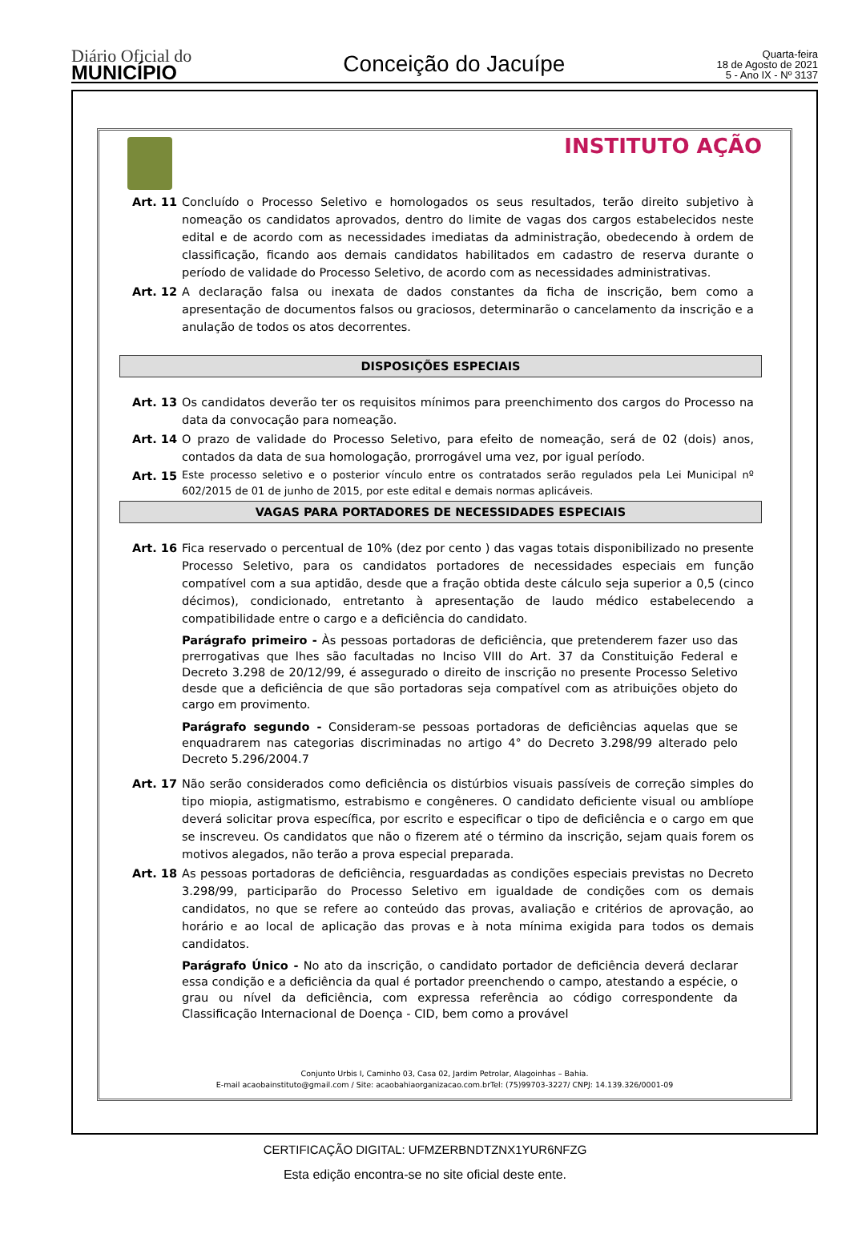Diário Oficial do
MUNICÍPIO
Conceição do Jacuípe
Quarta-feira
18 de Agosto de 2021
5 - Ano IX - Nº 3137
INSTITUTO AÇÃO
Art. 11 Concluído o Processo Seletivo e homologados os seus resultados, terão direito subjetivo à nomeação os candidatos aprovados, dentro do limite de vagas dos cargos estabelecidos neste edital e de acordo com as necessidades imediatas da administração, obedecendo à ordem de classificação, ficando aos demais candidatos habilitados em cadastro de reserva durante o período de validade do Processo Seletivo, de acordo com as necessidades administrativas.
Art. 12 A declaração falsa ou inexata de dados constantes da ficha de inscrição, bem como a apresentação de documentos falsos ou graciosos, determinarão o cancelamento da inscrição e a anulação de todos os atos decorrentes.
DISPOSIÇÕES ESPECIAIS
Art. 13 Os candidatos deverão ter os requisitos mínimos para preenchimento dos cargos do Processo na data da convocação para nomeação.
Art. 14 O prazo de validade do Processo Seletivo, para efeito de nomeação, será de 02 (dois) anos, contados da data de sua homologação, prorrogável uma vez, por igual período.
Art. 15
Este processo seletivo e o posterior vínculo entre os contratados serão regulados pela Lei Municipal nº 602/2015 de 01 de junho de 2015, por este edital e demais normas aplicáveis.
VAGAS PARA PORTADORES DE NECESSIDADES ESPECIAIS
Art. 16 Fica reservado o percentual de 10% (dez por cento ) das vagas totais disponibilizado no presente Processo Seletivo, para os candidatos portadores de necessidades especiais em função compatível com a sua aptidão, desde que a fração obtida deste cálculo seja superior a 0,5 (cinco décimos), condicionado, entretanto à apresentação de laudo médico estabelecendo a compatibilidade entre o cargo e a deficiência do candidato.
Parágrafo primeiro - Às pessoas portadoras de deficiência, que pretenderem fazer uso das prerrogativas que lhes são facultadas no Inciso VIII do Art. 37 da Constituição Federal e Decreto 3.298 de 20/12/99, é assegurado o direito de inscrição no presente Processo Seletivo desde que a deficiência de que são portadoras seja compatível com as atribuições objeto do cargo em provimento.
Parágrafo segundo - Consideram-se pessoas portadoras de deficiências aquelas que se enquadrarem nas categorias discriminadas no artigo 4° do Decreto 3.298/99 alterado pelo Decreto 5.296/2004.7
Art. 17 Não serão considerados como deficiência os distúrbios visuais passíveis de correção simples do tipo miopia, astigmatismo, estrabismo e congêneres. O candidato deficiente visual ou amblíope deverá solicitar prova específica, por escrito e especificar o tipo de deficiência e o cargo em que se inscreveu. Os candidatos que não o fizerem até o término da inscrição, sejam quais forem os motivos alegados, não terão a prova especial preparada.
Art. 18 As pessoas portadoras de deficiência, resguardadas as condições especiais previstas no Decreto 3.298/99, participarão do Processo Seletivo em igualdade de condições com os demais candidatos, no que se refere ao conteúdo das provas, avaliação e critérios de aprovação, ao horário e ao local de aplicação das provas e à nota mínima exigida para todos os demais candidatos.
Parágrafo Único - No ato da inscrição, o candidato portador de deficiência deverá declarar essa condição e a deficiência da qual é portador preenchendo o campo, atestando a espécie, o grau ou nível da deficiência, com expressa referência ao código correspondente da Classificação Internacional de Doença - CID, bem como a provável
Conjunto Urbis I, Caminho 03, Casa 02, Jardim Petrolar, Alagoinhas – Bahia.
E-mail acaobainstituto@gmail.com / Site: acaobahiaorganizacao.com.brTel: (75)99703-3227/ CNPJ: 14.139.326/0001-09
CERTIFICAÇÃO DIGITAL: UFMZERBNDTZNX1YUR6NFZG
Esta edição encontra-se no site oficial deste ente.